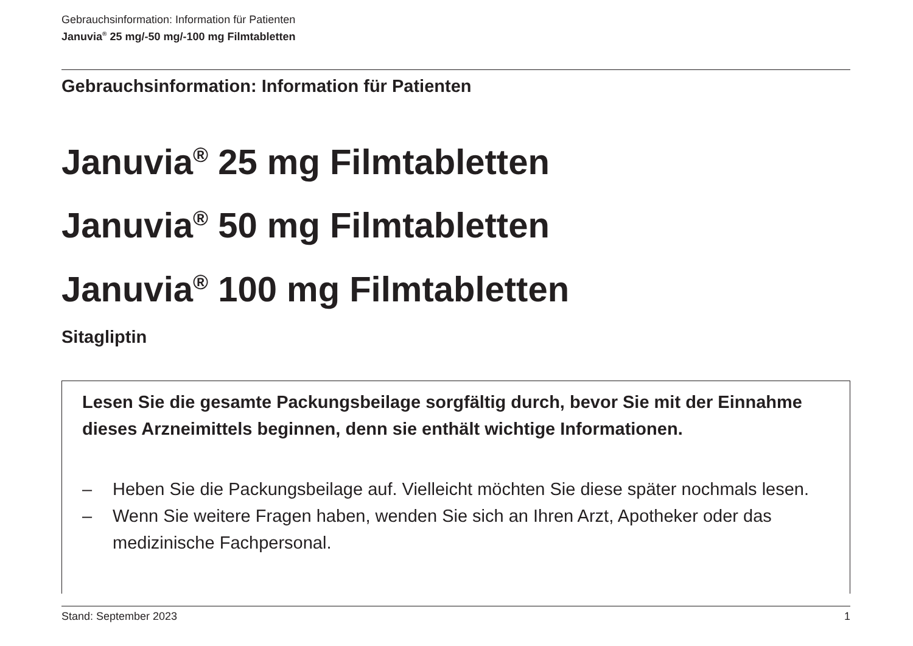Gebrauchsinformation: Information für Patienten
Januvia<sup>®</sup> 25 mg/-50 mg/-100 mg Filmtabletten
Gebrauchsinformation: Information für Patienten
Januvia<sup>®</sup> 25 mg Filmtabletten
Januvia<sup>®</sup> 50 mg Filmtabletten
Januvia<sup>®</sup> 100 mg Filmtabletten
Sitagliptin
Lesen Sie die gesamte Packungsbeilage sorgfältig durch, bevor Sie mit der Einnahme dieses Arzneimittels beginnen, denn sie enthält wichtige Informationen.
– Heben Sie die Packungsbeilage auf. Vielleicht möchten Sie diese später nochmals lesen.
– Wenn Sie weitere Fragen haben, wenden Sie sich an Ihren Arzt, Apotheker oder das medizinische Fachpersonal.
Stand: September 2023 1